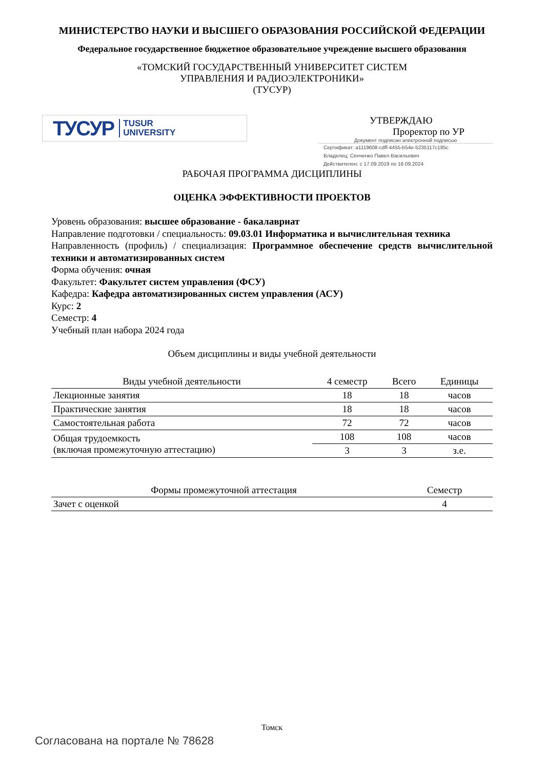МИНИСТЕРСТВО НАУКИ И ВЫСШЕГО ОБРАЗОВАНИЯ РОССИЙСКОЙ ФЕДЕРАЦИИ
Федеральное государственное бюджетное образовательное учреждение высшего образования
«ТОМСКИЙ ГОСУДАРСТВЕННЫЙ УНИВЕРСИТЕТ СИСТЕМ
УПРАВЛЕНИЯ И РАДИОЭЛЕКТРОНИКИ»
(ТУСУР)
ТУСУР TUSUR
UNIVERSITY
УТВЕРЖДАЮ
Проректор по УР
Документ подписан электронной подписью
Сертификат: a1119608-cdff-4455-b54e-5235117c185c
Владелец: Сенченко Павел Васильевич
Действителен: с 17.09.2019 по 16.09.2024
РАБОЧАЯ ПРОГРАММА ДИСЦИПЛИНЫ
ОЦЕНКА ЭФФЕКТИВНОСТИ ПРОЕКТОВ
Уровень образования: высшее образование - бакалавриат
Направление подготовки / специальность: 09.03.01 Информатика и вычислительная техника
Направленность (профиль) / специализация: Программное обеспечение средств вычислительной техники и автоматизированных систем
Форма обучения: очная
Факультет: Факультет систем управления (ФСУ)
Кафедра: Кафедра автоматизированных систем управления (АСУ)
Курс: 2
Семестр: 4
Учебный план набора 2024 года
Объем дисциплины и виды учебной деятельности
| Виды учебной деятельности | 4 семестр | Всего | Единицы |
| --- | --- | --- | --- |
| Лекционные занятия | 18 | 18 | часов |
| Практические занятия | 18 | 18 | часов |
| Самостоятельная работа | 72 | 72 | часов |
| Общая трудоемкость (включая промежуточную аттестацию) | 108 | 108 | часов |
| | 3 | 3 | з.е. |
| Формы промежуточной аттестация | Семестр |
| --- | --- |
| Зачет с оценкой | 4 |
Томск
Согласована на портале № 78628